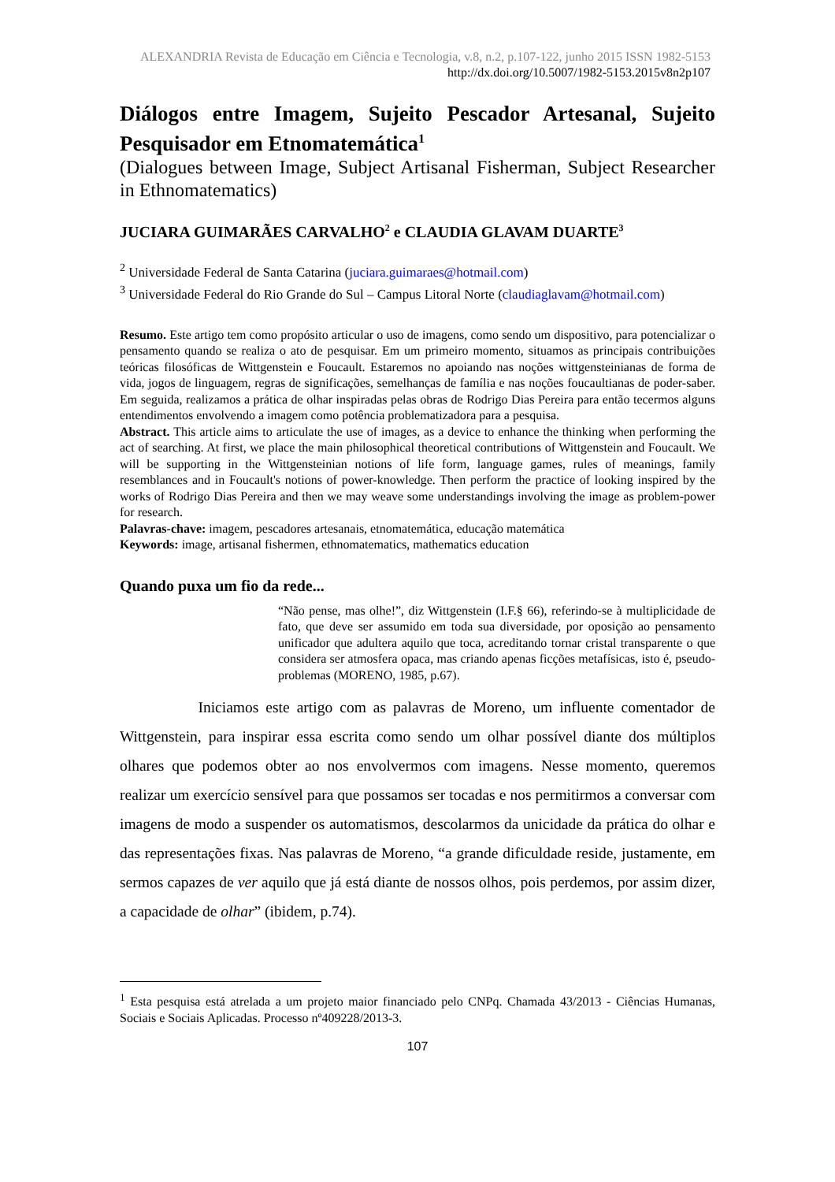ALEXANDRIA Revista de Educação em Ciência e Tecnologia, v.8, n.2, p.107-122, junho 2015 ISSN 1982-5153
http://dx.doi.org/10.5007/1982-5153.2015v8n2p107
Diálogos entre Imagem, Sujeito Pescador Artesanal, Sujeito Pesquisador em Etnomatemática<sup>1</sup>
(Dialogues between Image, Subject Artisanal Fisherman, Subject Researcher in Ethnomatematics)
JUCIARA GUIMARÃES CARVALHO<sup>2</sup> e CLAUDIA GLAVAM DUARTE<sup>3</sup>
<sup>2</sup> Universidade Federal de Santa Catarina (juciara.guimaraes@hotmail.com)
<sup>3</sup> Universidade Federal do Rio Grande do Sul – Campus Litoral Norte (claudiaglavam@hotmail.com)
Resumo. Este artigo tem como propósito articular o uso de imagens, como sendo um dispositivo, para potencializar o pensamento quando se realiza o ato de pesquisar. Em um primeiro momento, situamos as principais contribuições teóricas filosóficas de Wittgenstein e Foucault. Estaremos no apoiando nas noções wittgensteinianas de forma de vida, jogos de linguagem, regras de significações, semelhanças de família e nas noções foucaultianas de poder-saber. Em seguida, realizamos a prática de olhar inspiradas pelas obras de Rodrigo Dias Pereira para então tecermos alguns entendimentos envolvendo a imagem como potência problematizadora para a pesquisa.
Abstract. This article aims to articulate the use of images, as a device to enhance the thinking when performing the act of searching. At first, we place the main philosophical theoretical contributions of Wittgenstein and Foucault. We will be supporting in the Wittgensteinian notions of life form, language games, rules of meanings, family resemblances and in Foucault's notions of power-knowledge. Then perform the practice of looking inspired by the works of Rodrigo Dias Pereira and then we may weave some understandings involving the image as problem-power for research.
Palavras-chave: imagem, pescadores artesanais, etnomatemática, educação matemática
Keywords: image, artisanal fishermen, ethnomatematics, mathematics education
Quando puxa um fio da rede...
“Não pense, mas olhe!”, diz Wittgenstein (I.F.§ 66), referindo-se à multiplicidade de fato, que deve ser assumido em toda sua diversidade, por oposição ao pensamento unificador que adultera aquilo que toca, acreditando tornar cristal transparente o que considera ser atmosfera opaca, mas criando apenas ficções metafísicas, isto é, pseudo-problemas (MORENO, 1985, p.67).
Iniciamos este artigo com as palavras de Moreno, um influente comentador de Wittgenstein, para inspirar essa escrita como sendo um olhar possível diante dos múltiplos olhares que podemos obter ao nos envolvermos com imagens. Nesse momento, queremos realizar um exercício sensível para que possamos ser tocadas e nos permitirmos a conversar com imagens de modo a suspender os automatismos, descolarmos da unicidade da prática do olhar e das representações fixas. Nas palavras de Moreno, “a grande dificuldade reside, justamente, em sermos capazes de ver aquilo que já está diante de nossos olhos, pois perdemos, por assim dizer, a capacidade de olhar” (ibidem, p.74).
<sup>1</sup> Esta pesquisa está atrelada a um projeto maior financiado pelo CNPq. Chamada 43/2013 - Ciências Humanas, Sociais e Sociais Aplicadas. Processo nº409228/2013-3.
107